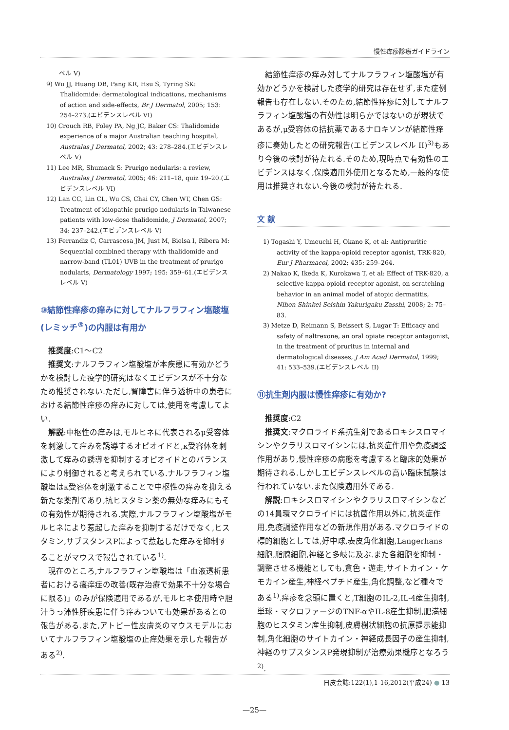慢性痒疹診療ガイドライン
　　ベル V)
9) Wu JJ, Huang DB, Pang KR, Hsu S, Tyring SK: Thalidomide: dermatological indications, mechanisms of action and side-effects, Br J Dermatol, 2005; 153: 254–273.(エビデンスレベル VI)
10) Crouch RB, Foley PA, Ng JC, Baker CS: Thalidomide experience of a major Australian teaching hospital, Australas J Dermatol, 2002; 43: 278–284.(エビデンスレベル V)
11) Lee MR, Shumack S: Prurigo nodularis: a review, Australas J Dermatol, 2005; 46: 211–18, quiz 19–20.(エビデンスレベル VI)
12) Lan CC, Lin CL, Wu CS, Chai CY, Chen WT, Chen GS: Treatment of idiopathic prurigo nodularis in Taiwanese patients with low-dose thalidomide, J Dermatol, 2007; 34: 237–242.(エビデンスレベル V)
13) Ferrandiz C, Carrascosa JM, Just M, Bielsa I, Ribera M: Sequential combined therapy with thalidomide and narrow-band (TL01) UVB in the treatment of prurigo nodularis, Dermatology 1997; 195: 359–61.(エビデンスレベル V)
⑩結節性痒疹の痒みに対してナルフラフィン塩酸塩(レミッチ<sup>®</sup>)の内服は有用か
推奨度:C1〜C2
推奨文:ナルフラフィン塩酸塩が本疾患に有効かどうかを検討した疫学的研究はなくエビデンスが不十分なため推奨されない.ただし,腎障害に伴う透析中の患者における結節性痒疹の痒みに対しては,使用を考慮してよい.
解説:中枢性の痒みは,モルヒネに代表されるμ受容体を刺激して痒みを誘導するオピオイドと,κ受容体を刺激して痒みの誘導を抑制するオピオイドとのバランスにより制御されると考えられている.ナルフラフィン塩酸塩はκ受容体を刺激することで中枢性の痒みを抑える新たな薬剤であり,抗ヒスタミン薬の無効な痒みにもその有効性が期待される.実際,ナルフラフィン塩酸塩がモルヒネにより惹起した痒みを抑制するだけでなく,ヒスタミン,サブスタンスPによって惹起した痒みを抑制することがマウスで報告されている<sup>1)</sup>.
現在のところ,ナルフラフィン塩酸塩は「血液透析患者における瘙痒症の改善(既存治療で効果不十分な場合に限る)」のみが保険適用であるが,モルヒネ使用時や胆汁うっ滞性肝疾患に伴う痒みついても効果があるとの報告がある.また,アトピー性皮膚炎のマウスモデルにおいてナルフラフィン塩酸塩の止痒効果を示した報告がある<sup>2)</sup>.
結節性痒疹の痒み対してナルフラフィン塩酸塩が有効かどうかを検討した疫学的研究は存在せず,また症例報告も存在しない.そのため,結節性痒疹に対してナルフラフィン塩酸塩の有効性は明らかではないのが現状であるが,μ受容体の拮抗薬であるナロキソンが結節性痒疹に奏効したとの研究報告(エビデンスレベル II)<sup>3)</sup>もあり今後の検討が待たれる.そのため,現時点で有効性のエビデンスはなく,保険適用外使用となるため,一般的な使用は推奨されない.今後の検討が待たれる.
文 献
1) Togashi Y, Umeuchi H, Okano K, et al: Antipruritic activity of the kappa-opioid receptor agonist, TRK-820, Eur J Pharmacol, 2002; 435: 259–264.
2) Nakao K, Ikeda K, Kurokawa T, et al: Effect of TRK-820, a selective kappa-opioid receptor agonist, on scratching behavior in an animal model of atopic dermatitis, Nihon Shinkei Seishin Yakurigaku Zasshi, 2008; 2: 75–83.
3) Metze D, Reimann S, Beissert S, Lugar T: Efficacy and safety of naltrexone, an oral opiate receptor antagonist, in the treatment of pruritus in internal and dermatological diseases, J Am Acad Dermatol, 1999; 41: 533–539.(エビデンスレベル II)
⑪抗生剤内服は慢性痒疹に有効か?
推奨度:C2
推奨文:マクロライド系抗生剤であるロキシスロマイシンやクラリスロマイシンには,抗炎症作用や免疫調整作用があり,慢性痒疹の病態を考慮すると臨床的効果が期待される.しかしエビデンスレベルの高い臨床試験は行われていない.また保険適用外である.
解説:ロキシスロマイシンやクラリスロマイシンなどの14員環マクロライドには抗菌作用以外に,抗炎症作用,免疫調整作用などの新規作用がある.マクロライドの標的細胞としては,好中球,表皮角化細胞,Langerhans細胞,脂腺細胞,神経と多岐に及ぶ.また各細胞を抑制・調整させる機能としても,貪色・遊走,サイトカイン・ケモカイン産生,神経ペプチド産生,角化調整,など種々である<sup>1)</sup>.痒疹を念頭に置くと,T細胞のIL-2,IL-4産生抑制,単球・マクロファージのTNF-αやIL-8産生抑制,肥満細胞のヒスタミン産生抑制,皮膚樹状細胞の抗原提示能抑制,角化細胞のサイトカイン・神経成長因子の産生抑制,神経のサブスタンスP発現抑制が治療効果機序となろう<sup>2)</sup>.
日皮会誌:122(1),1-16,2012(平成24) ● 13
—25—